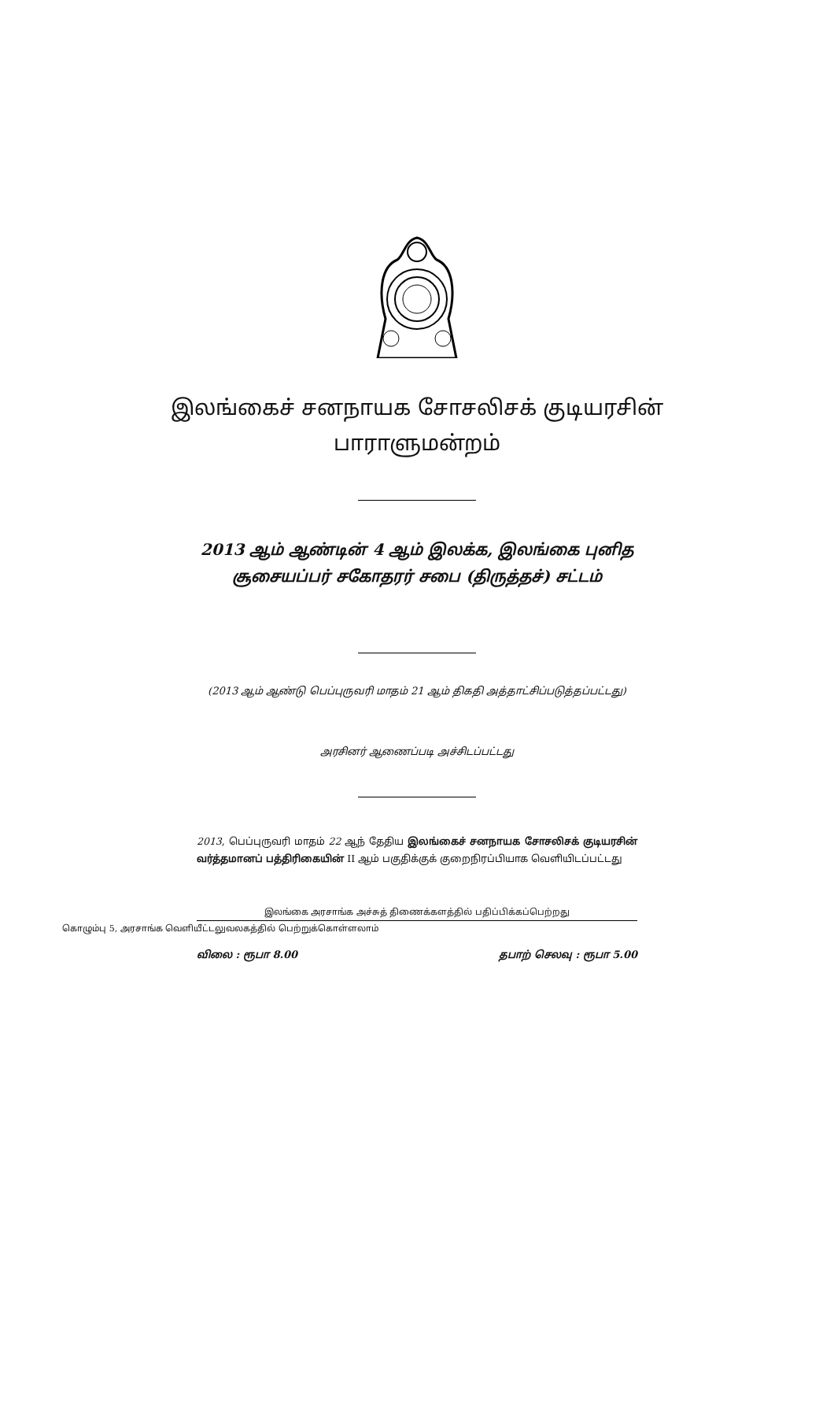இலங்கைச் சனநாயக சோசலிசக் குடியரசின்
பாராளுமன்றம்
2013 ஆம் ஆண்டின் 4 ஆம் இலக்க, இலங்கை புனித
சூசையப்பர் சகோதரர் சபை (திருத்தச்) சட்டம்
(2013 ஆம் ஆண்டு பெப்புருவரி மாதம் 21 ஆம் திகதி அத்தாட்சிப்படுத்தப்பட்டது)
அரசினர் ஆணைப்படி அச்சிடப்பட்டது
2013, பெப்புருவரி மாதம் 22 ஆந் தேதிய இலங்கைச் சனநாயக சோசலிசக் குடியரசின் வர்த்தமானப் பத்திரிகையின் II ஆம் பகுதிக்குக் குறைநிரப்பியாக வெளியிடப்பட்டது
இலங்கை அரசாங்க அச்சுத் திணைக்களத்தில் பதிப்பிக்கப்பெற்றது
கொழும்பு 5, அரசாங்க வெளியீட்டலுவலகத்தில் பெற்றுக்கொள்ளலாம்
விலை : ரூபா 8.00 தபாற் செலவு : ரூபா 5.00